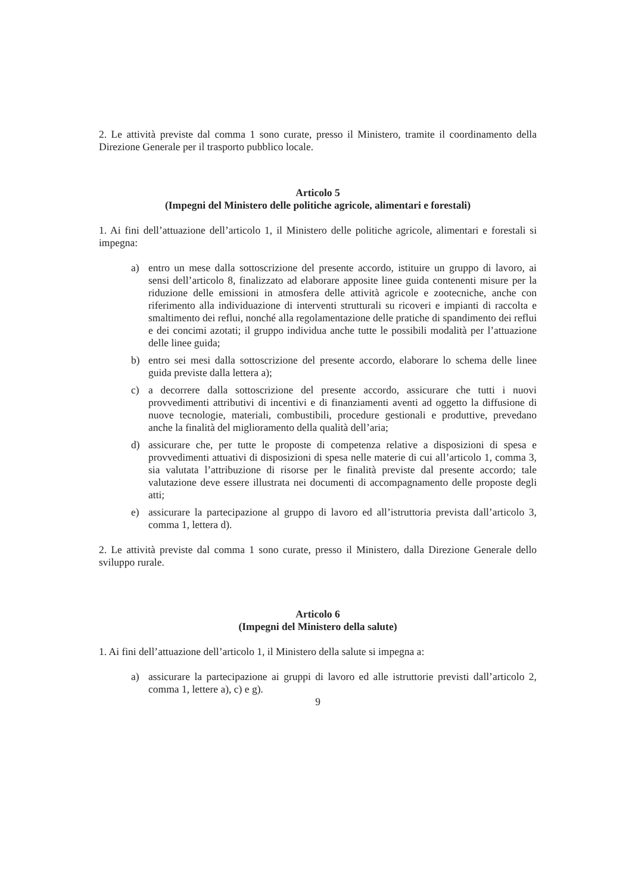2. Le attività previste dal comma 1 sono curate, presso il Ministero, tramite il coordinamento della Direzione Generale per il trasporto pubblico locale.
Articolo 5
(Impegni del Ministero delle politiche agricole, alimentari e forestali)
1. Ai fini dell’attuazione dell’articolo 1, il Ministero delle politiche agricole, alimentari e forestali si impegna:
a) entro un mese dalla sottoscrizione del presente accordo, istituire un gruppo di lavoro, ai sensi dell’articolo 8, finalizzato ad elaborare apposite linee guida contenenti misure per la riduzione delle emissioni in atmosfera delle attività agricole e zootecniche, anche con riferimento alla individuazione di interventi strutturali su ricoveri e impianti di raccolta e smaltimento dei reflui, nonché alla regolamentazione delle pratiche di spandimento dei reflui e dei concimi azotati; il gruppo individua anche tutte le possibili modalità per l’attuazione delle linee guida;
b) entro sei mesi dalla sottoscrizione del presente accordo, elaborare lo schema delle linee guida previste dalla lettera a);
c) a decorrere dalla sottoscrizione del presente accordo, assicurare che tutti i nuovi provvedimenti attributivi di incentivi e di finanziamenti aventi ad oggetto la diffusione di nuove tecnologie, materiali, combustibili, procedure gestionali e produttive, prevedano anche la finalità del miglioramento della qualità dell’aria;
d) assicurare che, per tutte le proposte di competenza relative a disposizioni di spesa e provvedimenti attuativi di disposizioni di spesa nelle materie di cui all’articolo 1, comma 3, sia valutata l’attribuzione di risorse per le finalità previste dal presente accordo; tale valutazione deve essere illustrata nei documenti di accompagnamento delle proposte degli atti;
e) assicurare la partecipazione al gruppo di lavoro ed all’istruttoria prevista dall’articolo 3, comma 1, lettera d).
2. Le attività previste dal comma 1 sono curate, presso il Ministero, dalla Direzione Generale dello sviluppo rurale.
Articolo 6
(Impegni del Ministero della salute)
1. Ai fini dell’attuazione dell’articolo 1, il Ministero della salute si impegna a:
a) assicurare la partecipazione ai gruppi di lavoro ed alle istruttorie previsti dall’articolo 2, comma 1, lettere a), c) e g).
9